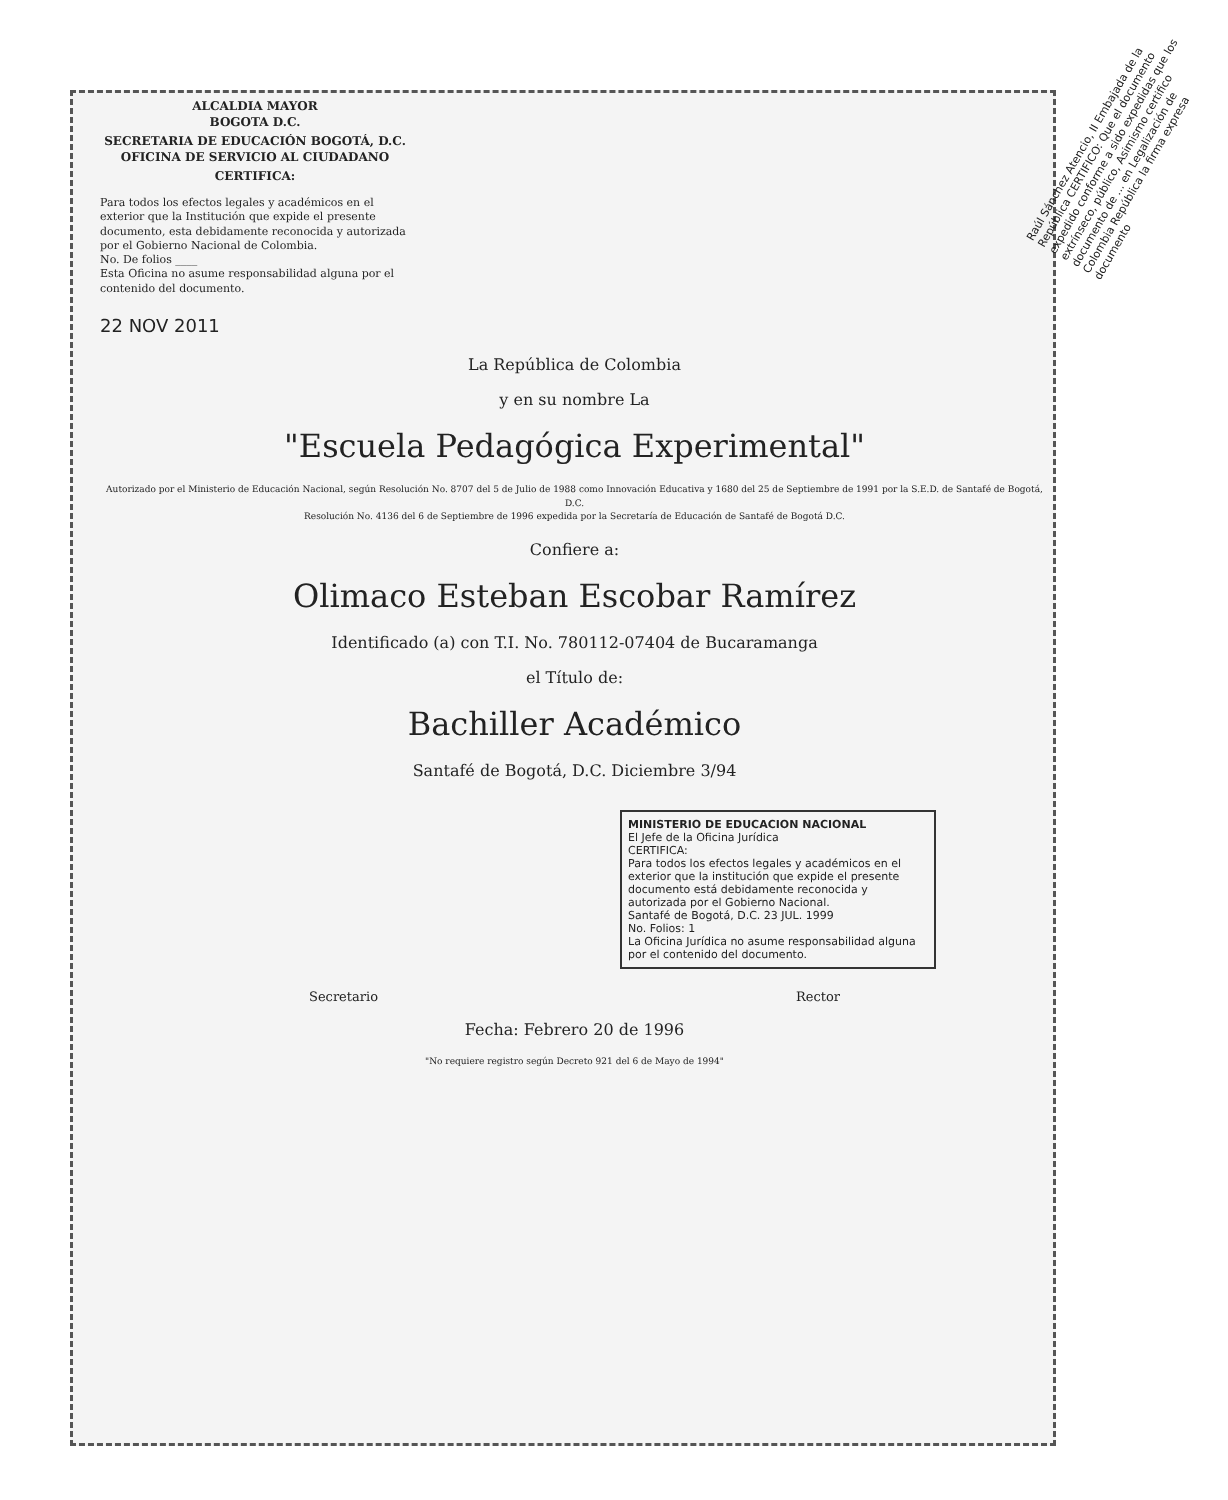ALCALDIA MAYOR
BOGOTA D.C.
SECRETARIA DE EDUCACIÓN BOGOTÁ, D.C.
OFICINA DE SERVICIO AL CIUDADANO
CERTIFICA:
Para todos los efectos legales y académicos en el exterior que la Institución que expide el presente documento, esta debidamente reconocida y autorizada por el Gobierno Nacional de Colombia.
No. De folios ____
Esta Oficina no asume responsabilidad alguna por el contenido del documento.
22 NOV 2011
La República de Colombia
y en su nombre La
"Escuela Pedagógica Experimental"
Autorizado por el Ministerio de Educación Nacional, según Resolución No. 8707 del 5 de Julio de 1988 como Innovación Educativa y 1680 del 25 de Septiembre de 1991 por la S.E.D. de Santafé de Bogotá, D.C.
Resolución No. 4136 del 6 de Septiembre de 1996 expedida por la Secretaría de Educación de Santafé de Bogotá D.C.
Confiere a:
Olimaco Esteban Escobar Ramírez
Identificado (a) con T.I. No. 780112-07404 de Bucaramanga
el Título de:
Bachiller Académico
Santafé de Bogotá, D.C. Diciembre 3/94
MINISTERIO DE EDUCACION NACIONAL
El Jefe de la Oficina Jurídica
CERTIFICA:
Para todos los efectos legales y académicos en el exterior que la institución que expide el presente documento está debidamente reconocida y autorizada por el Gobierno Nacional.
Santafé de Bogotá, D.C. 23 JUL. 1999
No. Folios: 1
La Oficina Jurídica no asume responsabilidad alguna por el contenido del documento.
Secretario Rector
Fecha: Febrero 20 de 1996
"No requiere registro según Decreto 921 del 6 de Mayo de 1994"
Raúl Sánchez Atencio, II Embajada de la República CERTIFICO: Que el documento expedido conforme a sido expedidas que los extrínseco, público, Asimismo certifico documento de ... en Legalización de Colombia República la firma expresa documento